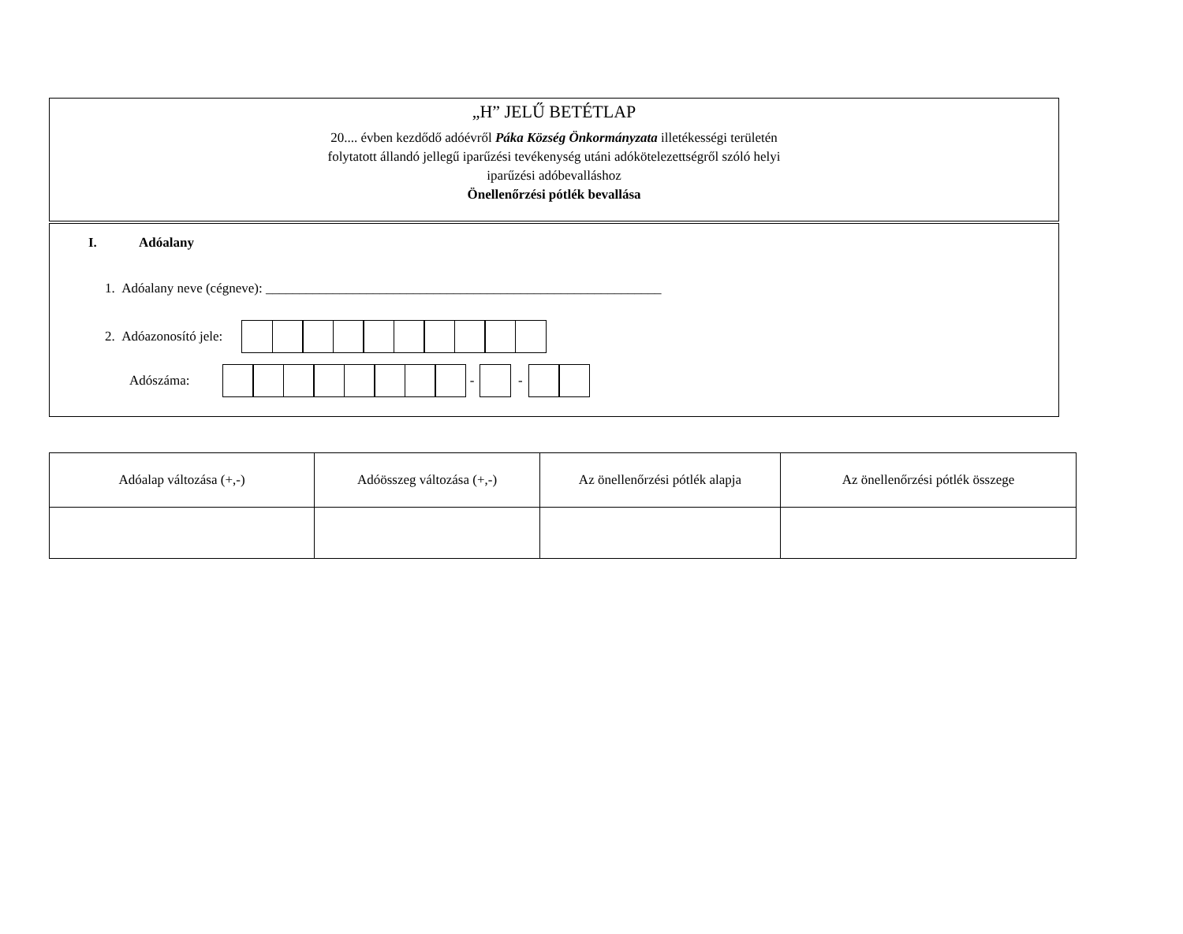„H” JELŰ BETÉTLAP
20.... évben kezdődő adóévről Páka Község Önkormányzata illetékességi területén
folytatott állandó jellegű iparűzési tevékenység utáni adókötelezettségről szóló helyi
iparűzési adóbevalláshoz
Önellenőrzési pótlék bevallása
I. Adóalany
1. Adóalany neve (cégneve): ___________________________________________________________
2. Adóazonosító jele:
Adószáma:
-
-
| Adóalap változása (+,-) | Adóösszeg változása (+,-) | Az önellenőrzési pótlék alapja | Az önellenőrzési pótlék összege |
| --- | --- | --- | --- |